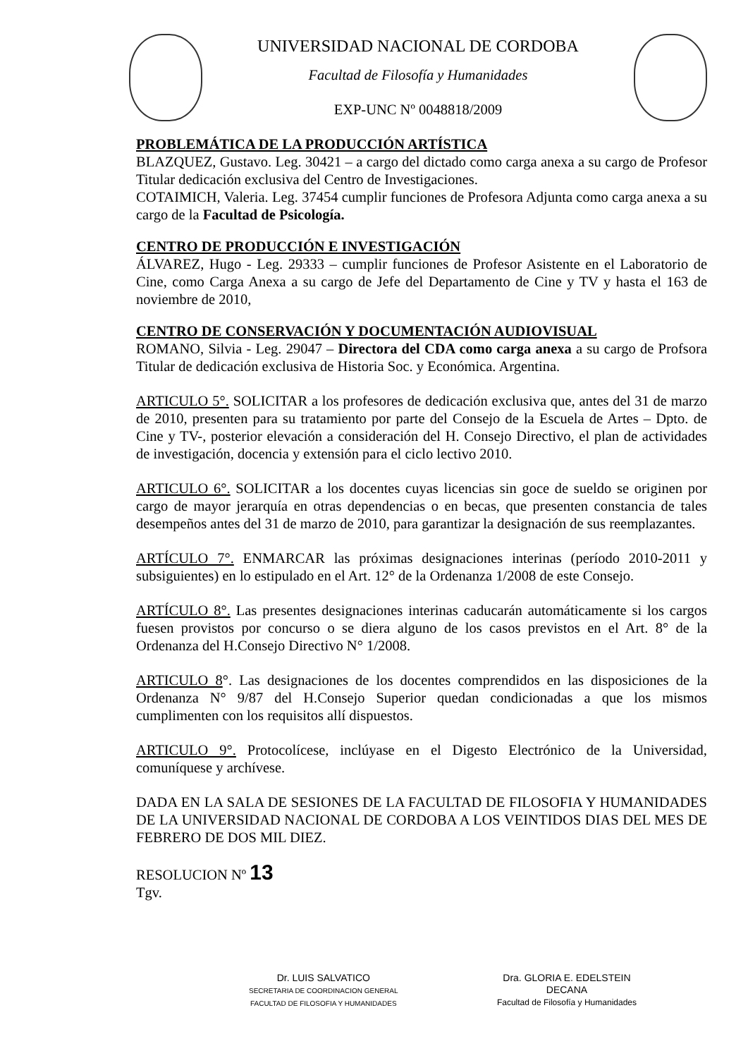UNIVERSIDAD NACIONAL DE CORDOBA
Facultad de Filosofía y Humanidades
EXP-UNC Nº 0048818/2009
PROBLEMÁTICA DE LA PRODUCCIÓN ARTÍSTICA
BLAZQUEZ, Gustavo. Leg. 30421 – a cargo del dictado como carga anexa a su cargo de Profesor Titular dedicación exclusiva del Centro de Investigaciones.
COTAIMICH, Valeria. Leg. 37454 cumplir funciones de Profesora Adjunta como carga anexa a su cargo de la Facultad de Psicología.
CENTRO DE PRODUCCIÓN E INVESTIGACIÓN
ÁLVAREZ, Hugo - Leg. 29333 – cumplir funciones de Profesor Asistente en el Laboratorio de Cine, como Carga Anexa a su cargo de Jefe del Departamento de Cine y TV y hasta el 163 de noviembre de 2010,
CENTRO DE CONSERVACIÓN Y DOCUMENTACIÓN AUDIOVISUAL
ROMANO, Silvia - Leg. 29047 – Directora del CDA como carga anexa a su cargo de Profsora Titular de dedicación exclusiva de Historia Soc. y Económica. Argentina.
ARTICULO 5°. SOLICITAR a los profesores de dedicación exclusiva que, antes del 31 de marzo de 2010, presenten para su tratamiento por parte del Consejo de la Escuela de Artes – Dpto. de Cine y TV-, posterior elevación a consideración del H. Consejo Directivo, el plan de actividades de investigación, docencia y extensión para el ciclo lectivo 2010.
ARTICULO 6°. SOLICITAR a los docentes cuyas licencias sin goce de sueldo se originen por cargo de mayor jerarquía en otras dependencias o en becas, que presenten constancia de tales desempeños antes del 31 de marzo de 2010, para garantizar la designación de sus reemplazantes.
ARTÍCULO 7°. ENMARCAR las próximas designaciones interinas (período 2010-2011 y subsiguientes) en lo estipulado en el Art. 12° de la Ordenanza 1/2008 de este Consejo.
ARTÍCULO 8°. Las presentes designaciones interinas caducarán automáticamente si los cargos fuesen provistos por concurso o se diera alguno de los casos previstos en el Art. 8° de la Ordenanza del H.Consejo Directivo N° 1/2008.
ARTICULO 8°. Las designaciones de los docentes comprendidos en las disposiciones de la Ordenanza N° 9/87 del H.Consejo Superior quedan condicionadas a que los mismos cumplimenten con los requisitos allí dispuestos.
ARTICULO 9°. Protocolícese, inclúyase en el Digesto Electrónico de la Universidad, comuníquese y archívese.
DADA EN LA SALA DE SESIONES DE LA FACULTAD DE FILOSOFIA Y HUMANIDADES DE LA UNIVERSIDAD NACIONAL DE CORDOBA A LOS VEINTIDOS DIAS DEL MES DE FEBRERO DE DOS MIL DIEZ.
RESOLUCION Nº 13
Tgv.
Dr. LUIS SALVATICO
SECRETARIA DE COORDINACION GENERAL
FACULTAD DE FILOSOFIA Y HUMANIDADES
Dra. GLORIA E. EDELSTEIN
DECANA
Facultad de Filosofía y Humanidades